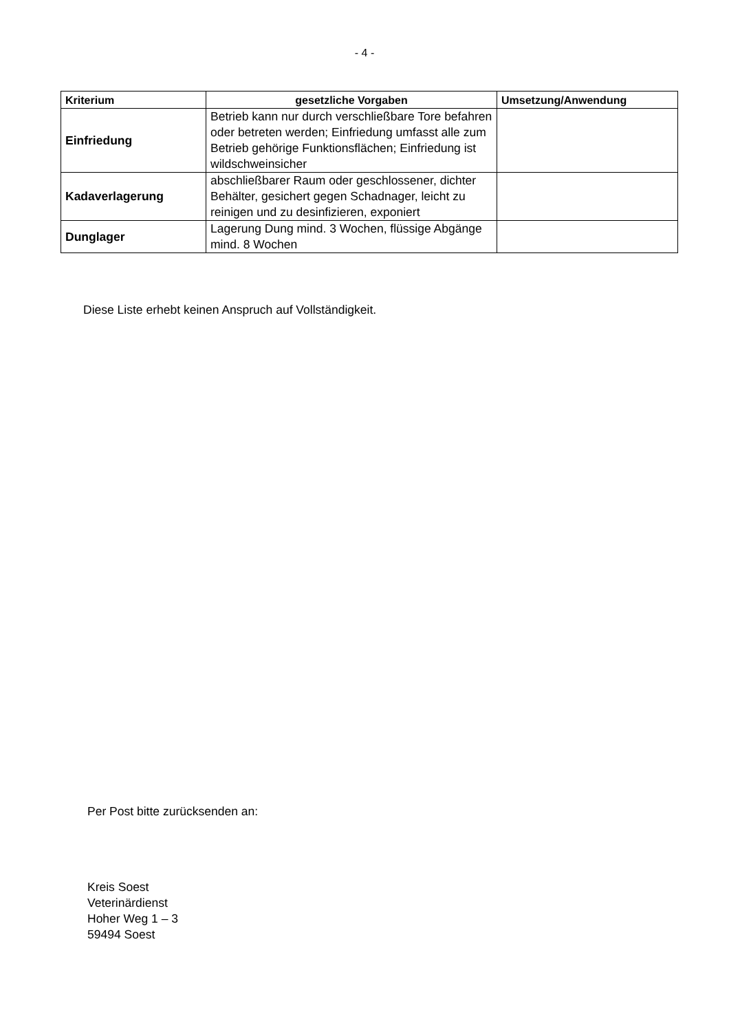- 4 -
| Kriterium | gesetzliche Vorgaben | Umsetzung/Anwendung |
| --- | --- | --- |
| Einfriedung | Betrieb kann nur durch verschließbare Tore befahren oder betreten werden; Einfriedung umfasst alle zum Betrieb gehörige Funktionsflächen; Einfriedung ist wildschweinsicher | |
| Kadaverlagerung | abschließbarer Raum oder geschlossener, dichter Behälter, gesichert gegen Schadnager, leicht zu reinigen und zu desinfizieren, exponiert | |
| Dunglager | Lagerung Dung mind. 3 Wochen, flüssige Abgänge mind. 8 Wochen | |
Diese Liste erhebt keinen Anspruch auf Vollständigkeit.
Per Post bitte zurücksenden an:
Kreis Soest
Veterinärdienst
Hoher Weg 1 – 3
59494 Soest